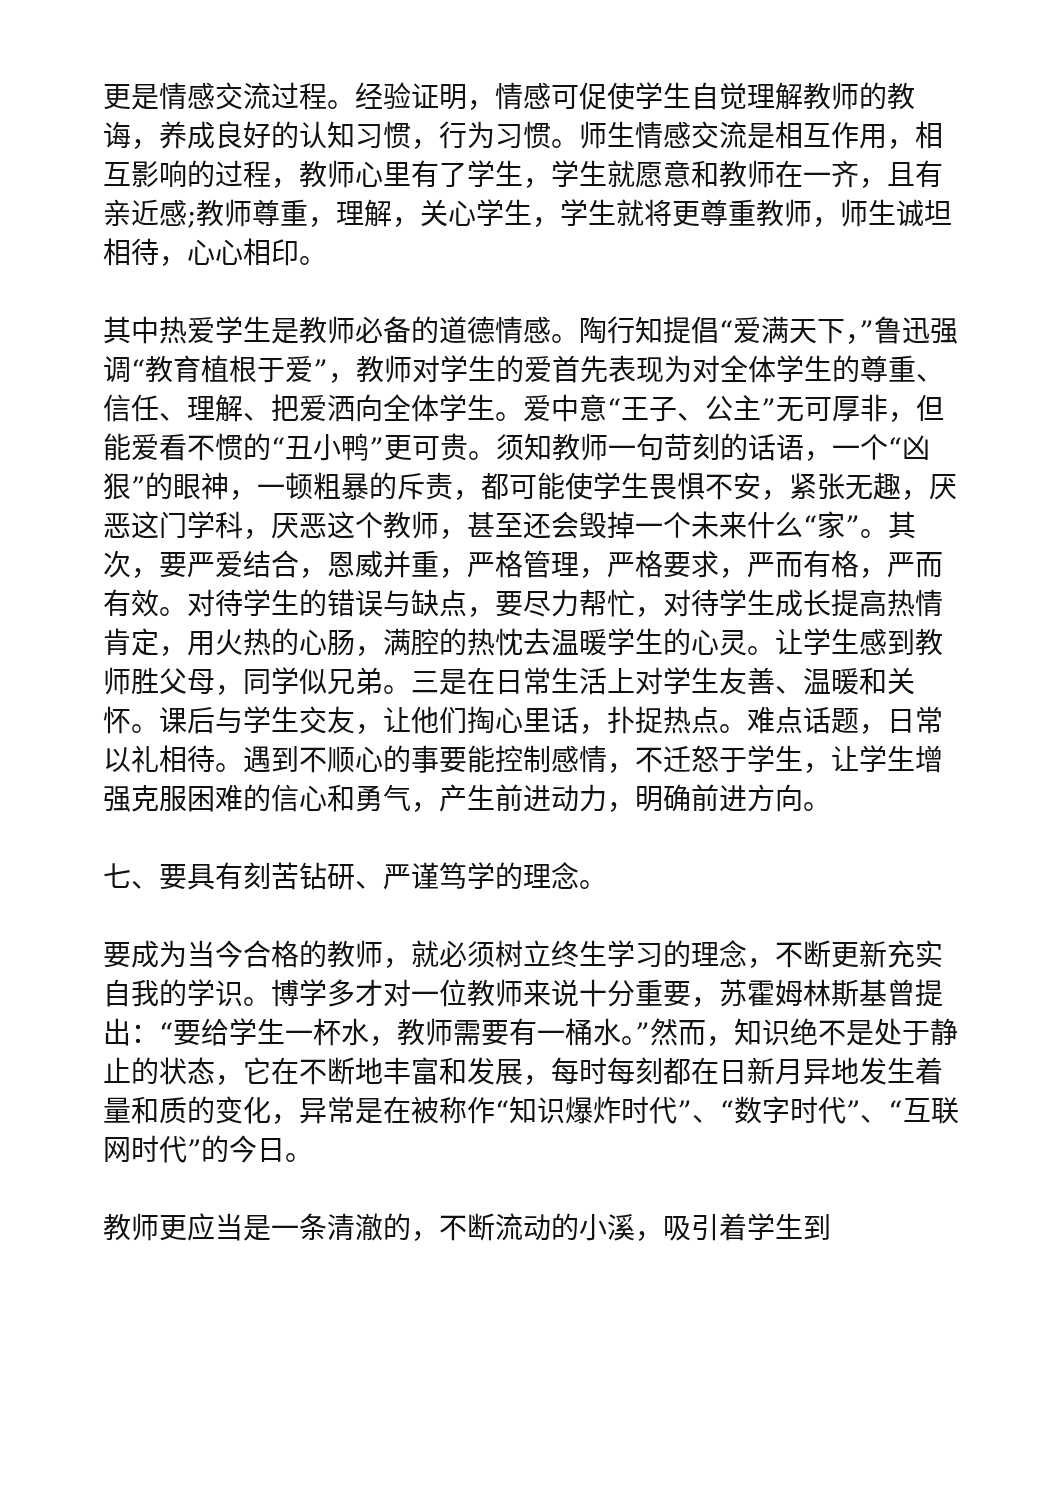更是情感交流过程。经验证明，情感可促使学生自觉理解教师的教诲，养成良好的认知习惯，行为习惯。师生情感交流是相互作用，相互影响的过程，教师心里有了学生，学生就愿意和教师在一齐，且有亲近感;教师尊重，理解，关心学生，学生就将更尊重教师，师生诚坦相待，心心相印。
其中热爱学生是教师必备的道德情感。陶行知提倡“爱满天下，”鲁迅强调“教育植根于爱”，教师对学生的爱首先表现为对全体学生的尊重、信任、理解、把爱洒向全体学生。爱中意“王子、公主”无可厚非，但能爱看不惯的“丑小鸭”更可贵。须知教师一句苛刻的话语，一个“凶狠”的眼神，一顿粗暴的斥责，都可能使学生畏惧不安，紧张无趣，厌恶这门学科，厌恶这个教师，甚至还会毁掉一个未来什么“家”。其次，要严爱结合，恩威并重，严格管理，严格要求，严而有格，严而有效。对待学生的错误与缺点，要尽力帮忙，对待学生成长提高热情肯定，用火热的心肠，满腔的热忱去温暖学生的心灵。让学生感到教师胜父母，同学似兄弟。三是在日常生活上对学生友善、温暖和关怀。课后与学生交友，让他们掏心里话，扑捉热点。难点话题，日常以礼相待。遇到不顺心的事要能控制感情，不迁怒于学生，让学生增强克服困难的信心和勇气，产生前进动力，明确前进方向。
七、要具有刻苦钻研、严谨笃学的理念。
要成为当今合格的教师，就必须树立终生学习的理念，不断更新充实自我的学识。博学多才对一位教师来说十分重要，苏霍姆林斯基曾提出：“要给学生一杯水，教师需要有一桶水。”然而，知识绝不是处于静止的状态，它在不断地丰富和发展，每时每刻都在日新月异地发生着量和质的变化，异常是在被称作“知识爆炸时代”、“数字时代”、“互联网时代”的今日。
教师更应当是一条清澈的，不断流动的小溪，吸引着学生到